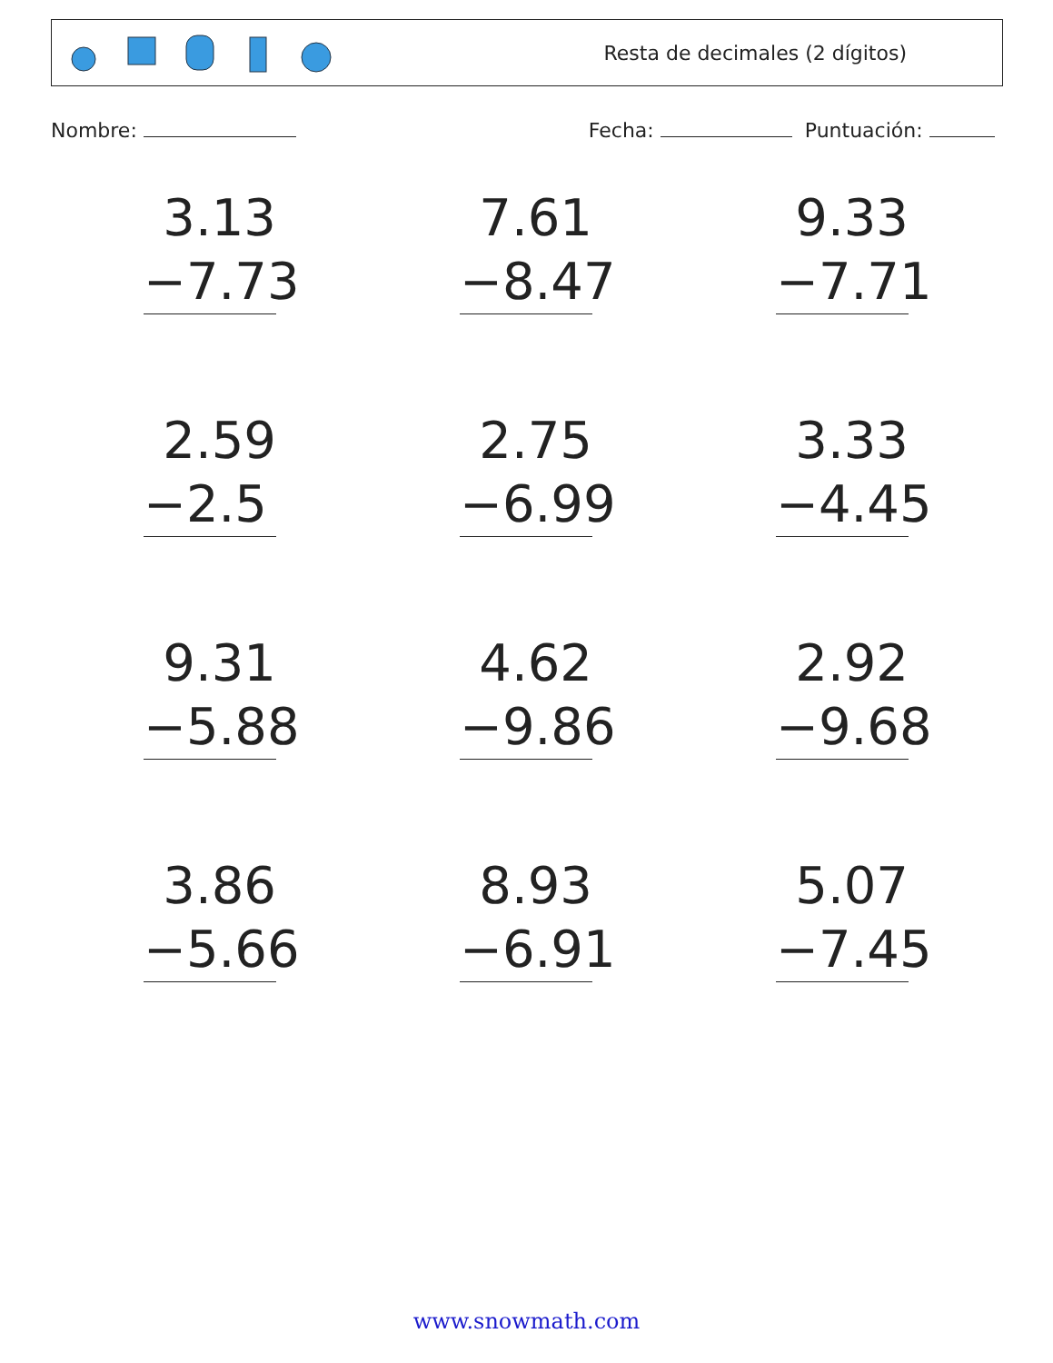Resta de decimales (2 dígitos)
Nombre: Fecha: Puntuación:
| 3.13 −7.73 | 7.61 −8.47 | 9.33 −7.71 |
| 2.59 −2.5 | 2.75 −6.99 | 3.33 −4.45 |
| 9.31 −5.88 | 4.62 −9.86 | 2.92 −9.68 |
| 3.86 −5.66 | 8.93 −6.91 | 5.07 −7.45 |
www.snowmath.com